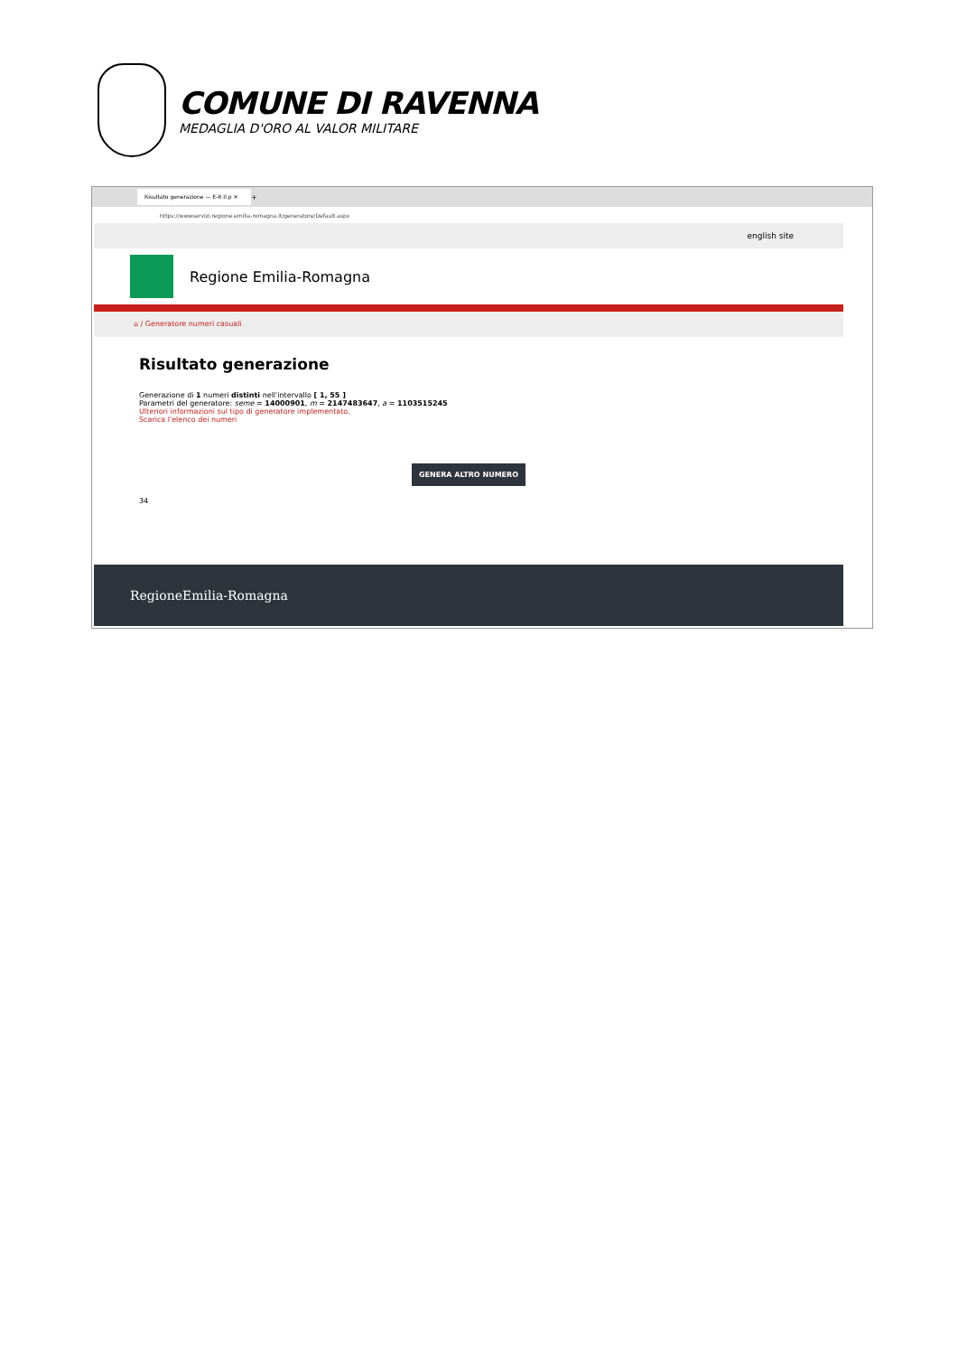COMUNE DI RAVENNA
MEDAGLIA D'ORO AL VALOR MILITARE
Risultato generazione — E-R Il p ✕
+
https://wwwservizi.regione.emilia-romagna.it/generatore/Default.aspx
english site
Regione Emilia-Romagna
⌂ / Generatore numeri casuali
Risultato generazione
Generazione di 1 numeri distinti nell'intervallo [ 1, 55 ]
Parametri del generatore: seme = 14000901, m = 2147483647, a = 1103515245
Ulteriori informazioni sul tipo di generatore implementato.
Scarica l'elenco dei numeri
GENERA ALTRO NUMERO
34
RegioneEmilia-Romagna